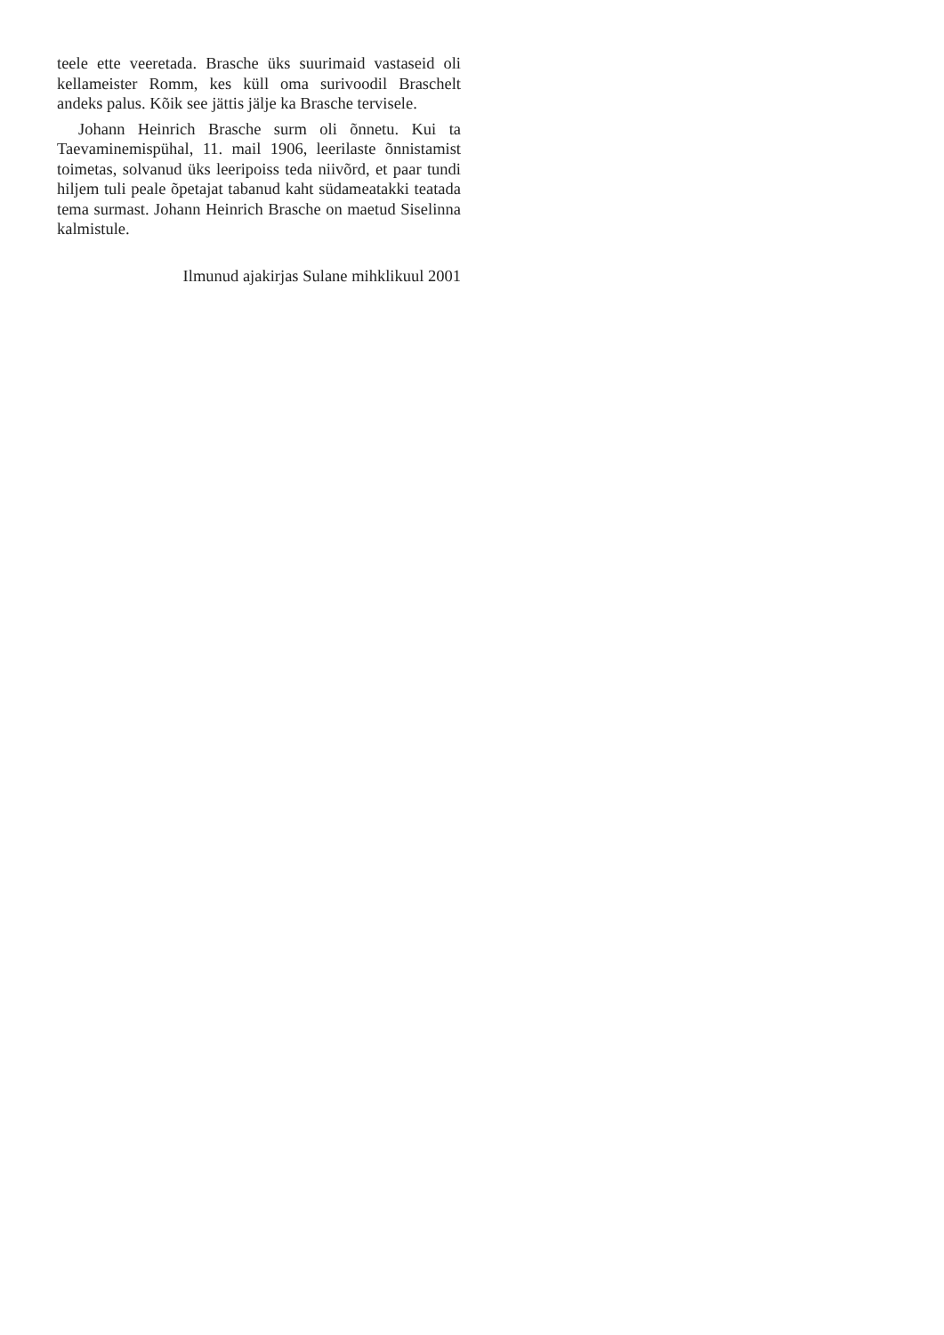teele ette veeretada. Brasche üks suurimaid vasta­seid oli kellameister Romm, kes küll oma surivoodil Braschelt andeks palus. Kõik see jättis jälje ka Brasche tervisele.
Johann Heinrich Brasche surm oli õnnetu. Kui ta Taevaminemispühal, 11. mail 1906, leerilaste õnnis­tamist toimetas, solvanud üks leeripoiss teda niivõrd, et paar tundi hiljem tuli peale õpetajat tabanud kaht südameatakki teatada tema surmast. Johann Hein­rich Brasche on maetud Siselinna kalmistule.
Ilmunud ajakirjas Sulane mihklikuul 2001